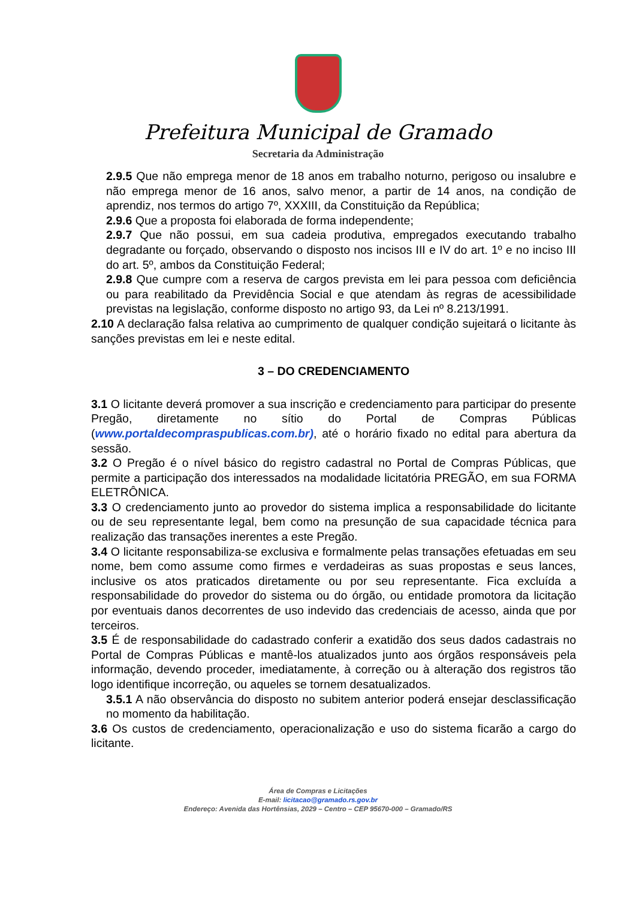Prefeitura Municipal de Gramado
Secretaria da Administração
2.9.5 Que não emprega menor de 18 anos em trabalho noturno, perigoso ou insalubre e não emprega menor de 16 anos, salvo menor, a partir de 14 anos, na condição de aprendiz, nos termos do artigo 7º, XXXIII, da Constituição da República;
2.9.6 Que a proposta foi elaborada de forma independente;
2.9.7 Que não possui, em sua cadeia produtiva, empregados executando trabalho degradante ou forçado, observando o disposto nos incisos III e IV do art. 1º e no inciso III do art. 5º, ambos da Constituição Federal;
2.9.8 Que cumpre com a reserva de cargos prevista em lei para pessoa com deficiência ou para reabilitado da Previdência Social e que atendam às regras de acessibilidade previstas na legislação, conforme disposto no artigo 93, da Lei nº 8.213/1991.
2.10 A declaração falsa relativa ao cumprimento de qualquer condição sujeitará o licitante às sanções previstas em lei e neste edital.
3 – DO CREDENCIAMENTO
3.1 O licitante deverá promover a sua inscrição e credenciamento para participar do presente Pregão, diretamente no sítio do Portal de Compras Públicas (www.portaldecompraspublicas.com.br), até o horário fixado no edital para abertura da sessão.
3.2 O Pregão é o nível básico do registro cadastral no Portal de Compras Públicas, que permite a participação dos interessados na modalidade licitatória PREGÃO, em sua FORMA ELETRÔNICA.
3.3 O credenciamento junto ao provedor do sistema implica a responsabilidade do licitante ou de seu representante legal, bem como na presunção de sua capacidade técnica para realização das transações inerentes a este Pregão.
3.4 O licitante responsabiliza-se exclusiva e formalmente pelas transações efetuadas em seu nome, bem como assume como firmes e verdadeiras as suas propostas e seus lances, inclusive os atos praticados diretamente ou por seu representante. Fica excluída a responsabilidade do provedor do sistema ou do órgão, ou entidade promotora da licitação por eventuais danos decorrentes de uso indevido das credenciais de acesso, ainda que por terceiros.
3.5 É de responsabilidade do cadastrado conferir a exatidão dos seus dados cadastrais no Portal de Compras Públicas e mantê-los atualizados junto aos órgãos responsáveis pela informação, devendo proceder, imediatamente, à correção ou à alteração dos registros tão logo identifique incorreção, ou aqueles se tornem desatualizados.
3.5.1 A não observância do disposto no subitem anterior poderá ensejar desclassificação no momento da habilitação.
3.6 Os custos de credenciamento, operacionalização e uso do sistema ficarão a cargo do licitante.
Área de Compras e Licitações
E-mail: licitacao@gramado.rs.gov.br
Endereço: Avenida das Hortênsias, 2029 – Centro – CEP 95670-000 – Gramado/RS